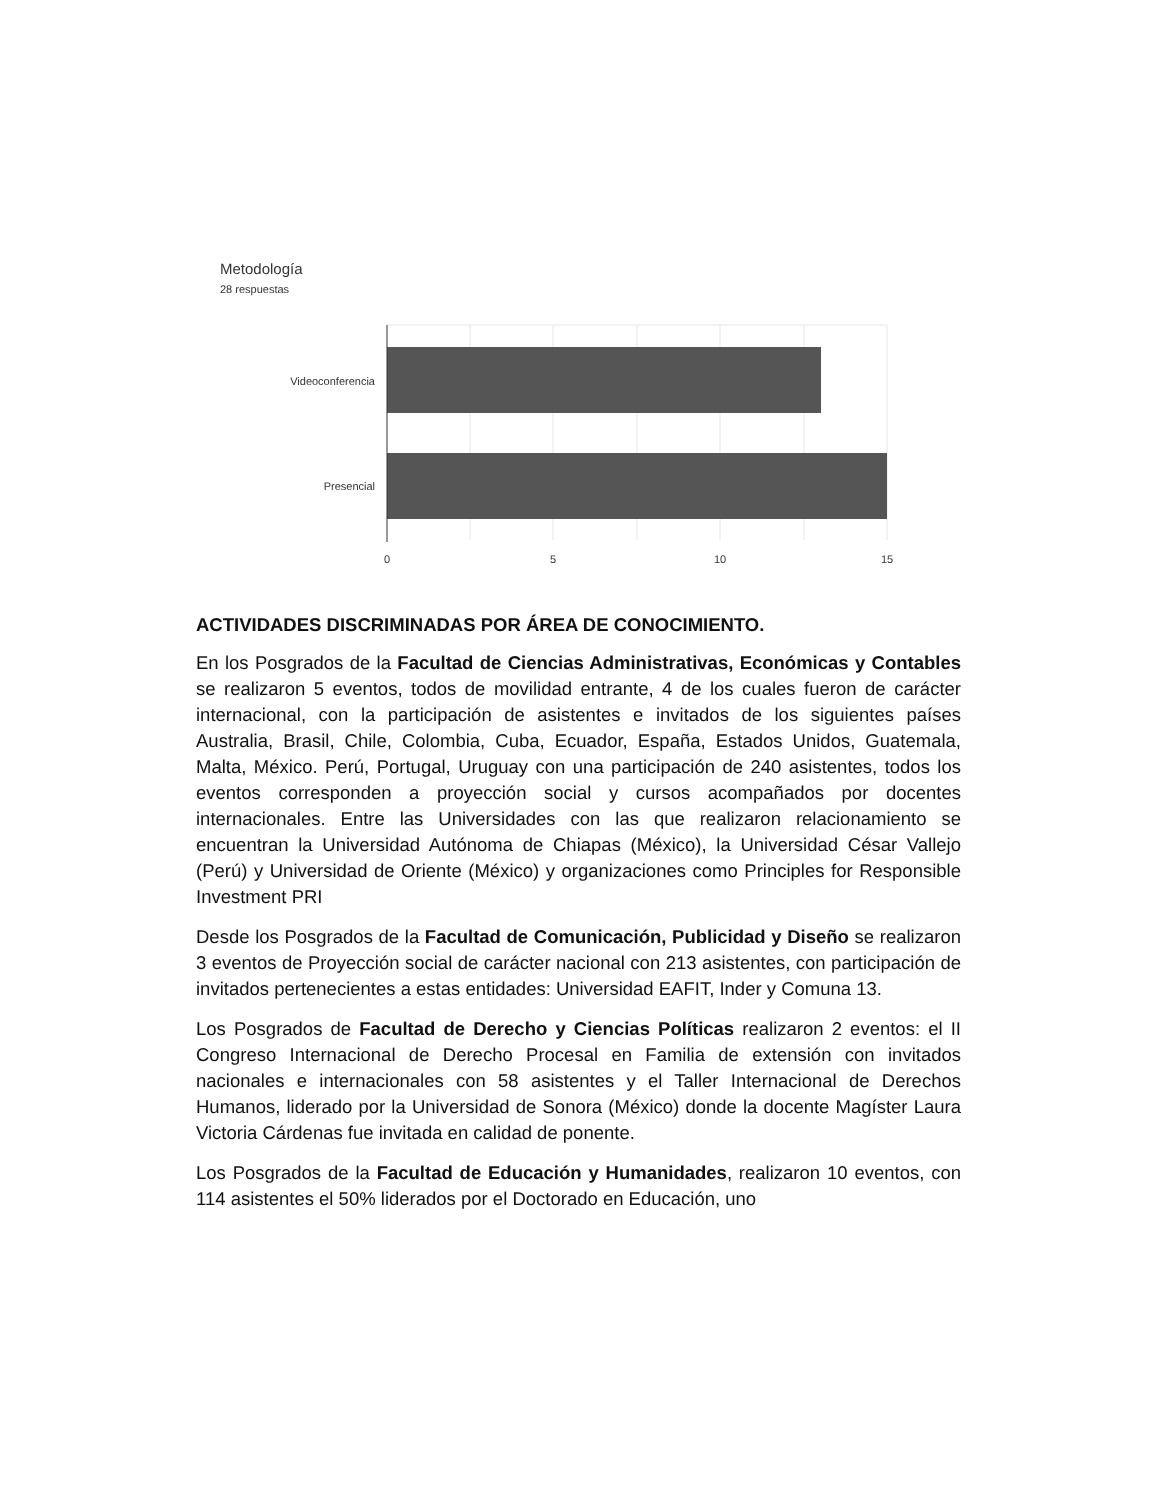Metodología
28 respuestas
Videoconferencia
Presencial
0
5
10
15
ACTIVIDADES DISCRIMINADAS POR ÁREA DE CONOCIMIENTO.
En los Posgrados de la Facultad de Ciencias Administrativas, Económicas y Contables se realizaron 5 eventos, todos de movilidad entrante, 4 de los cuales fueron de carácter internacional, con la participación de asistentes e invitados de los siguientes países Australia, Brasil, Chile, Colombia, Cuba, Ecuador, España, Estados Unidos, Guatemala, Malta, México. Perú, Portugal, Uruguay con una participación de 240 asistentes, todos los eventos corresponden a proyección social y cursos acompañados por docentes internacionales. Entre las Universidades con las que realizaron relacionamiento se encuentran la Universidad Autónoma de Chiapas (México), la Universidad César Vallejo (Perú) y Universidad de Oriente (México) y organizaciones como Principles for Responsible Investment PRI
Desde los Posgrados de la Facultad de Comunicación, Publicidad y Diseño se realizaron 3 eventos de Proyección social de carácter nacional con 213 asistentes, con participación de invitados pertenecientes a estas entidades: Universidad EAFIT, Inder y Comuna 13.
Los Posgrados de Facultad de Derecho y Ciencias Políticas realizaron 2 eventos: el II Congreso Internacional de Derecho Procesal en Familia de extensión con invitados nacionales e internacionales con 58 asistentes y el Taller Internacional de Derechos Humanos, liderado por la Universidad de Sonora (México) donde la docente Magíster Laura Victoria Cárdenas fue invitada en calidad de ponente.
Los Posgrados de la Facultad de Educación y Humanidades, realizaron 10 eventos, con 114 asistentes el 50% liderados por el Doctorado en Educación, uno